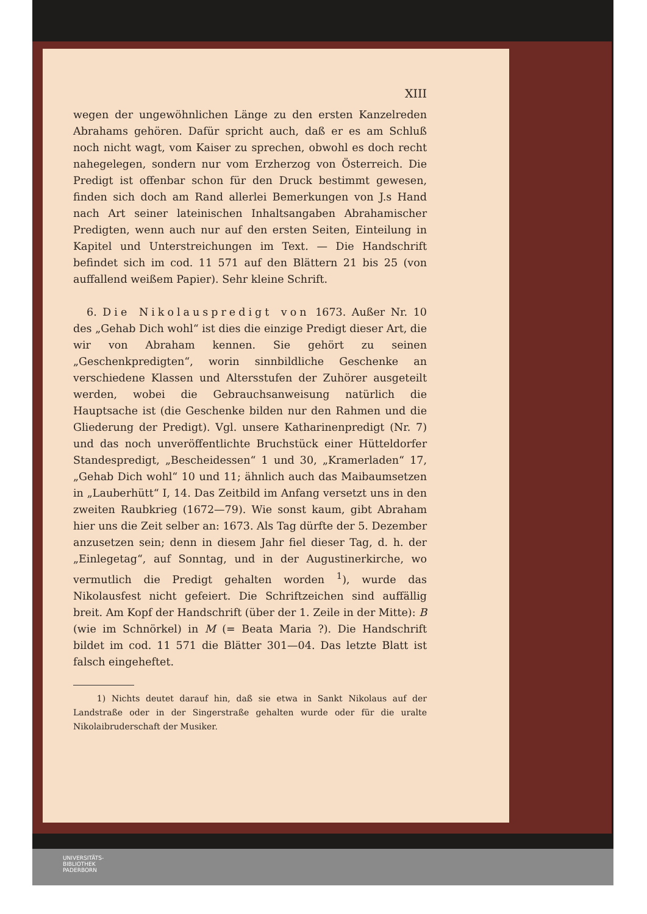XIII
wegen der ungewöhnlichen Länge zu den ersten Kanzelreden Abrahams gehören. Dafür spricht auch, daß er es am Schluß noch nicht wagt, vom Kaiser zu sprechen, obwohl es doch recht nahegelegen, sondern nur vom Erzherzog von Österreich. Die Predigt ist offenbar schon für den Druck bestimmt gewesen, finden sich doch am Rand allerlei Bemerkungen von J.s Hand nach Art seiner lateinischen Inhaltsangaben Abrahamischer Predigten, wenn auch nur auf den ersten Seiten, Einteilung in Kapitel und Unterstreichungen im Text. — Die Handschrift befindet sich im cod. 11 571 auf den Blättern 21 bis 25 (von auffallend weißem Papier). Sehr kleine Schrift.
6. Die Nikolauspredigt von 1673. Außer Nr. 10 des „Gehab Dich wohl“ ist dies die einzige Predigt dieser Art, die wir von Abraham kennen. Sie gehört zu seinen „Geschenkpredigten“, worin sinnbildliche Geschenke an verschiedene Klassen und Altersstufen der Zuhörer ausgeteilt werden, wobei die Gebrauchsanweisung natürlich die Hauptsache ist (die Geschenke bilden nur den Rahmen und die Gliederung der Predigt). Vgl. unsere Katharinenpredigt (Nr. 7) und das noch unveröffentlichte Bruchstück einer Hütteldorfer Standespredigt, „Bescheidessen“ 1 und 30, „Kramerladen“ 17, „Gehab Dich wohl“ 10 und 11; ähnlich auch das Maibaumsetzen in „Lauberhütt“ I, 14. Das Zeitbild im Anfang versetzt uns in den zweiten Raubkrieg (1672—79). Wie sonst kaum, gibt Abraham hier uns die Zeit selber an: 1673. Als Tag dürfte der 5. Dezember anzusetzen sein; denn in diesem Jahr fiel dieser Tag, d. h. der „Einlegetag“, auf Sonntag, und in der Augustinerkirche, wo vermutlich die Predigt gehalten worden <sup>1</sup>), wurde das Nikolausfest nicht gefeiert. Die Schriftzeichen sind auffällig breit. Am Kopf der Handschrift (über der 1. Zeile in der Mitte): B (wie im Schnörkel) in M (= Beata Maria ?). Die Handschrift bildet im cod. 11 571 die Blätter 301—04. Das letzte Blatt ist falsch eingeheftet.
1) Nichts deutet darauf hin, daß sie etwa in Sankt Nikolaus auf der Landstraße oder in der Singerstraße gehalten wurde oder für die uralte Nikolaibruderschaft der Musiker.
UNIVERSITÄTS-
BIBLIOTHEK
PADERBORN